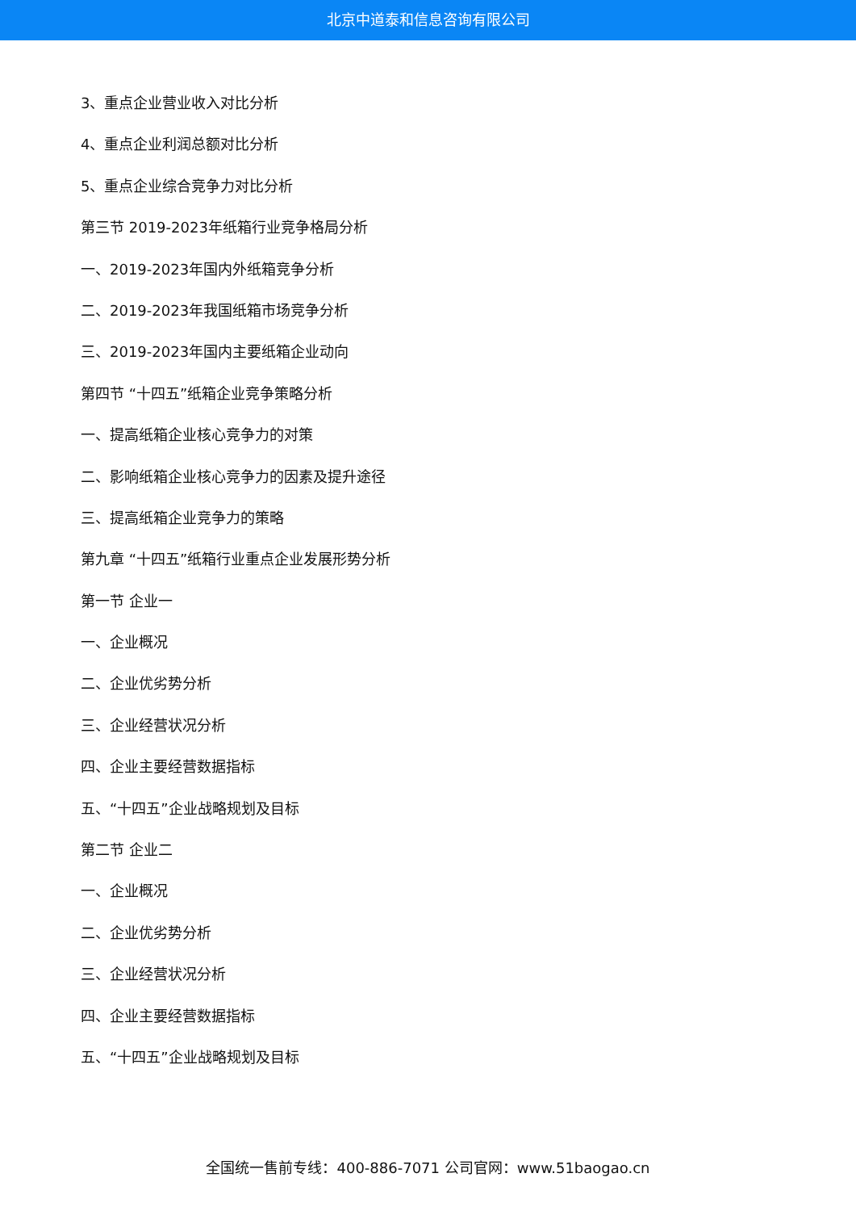北京中道泰和信息咨询有限公司
3、重点企业营业收入对比分析
4、重点企业利润总额对比分析
5、重点企业综合竞争力对比分析
第三节 2019-2023年纸箱行业竞争格局分析
一、2019-2023年国内外纸箱竞争分析
二、2019-2023年我国纸箱市场竞争分析
三、2019-2023年国内主要纸箱企业动向
第四节 “十四五”纸箱企业竞争策略分析
一、提高纸箱企业核心竞争力的对策
二、影响纸箱企业核心竞争力的因素及提升途径
三、提高纸箱企业竞争力的策略
第九章 “十四五”纸箱行业重点企业发展形势分析
第一节 企业一
一、企业概况
二、企业优劣势分析
三、企业经营状况分析
四、企业主要经营数据指标
五、“十四五”企业战略规划及目标
第二节 企业二
一、企业概况
二、企业优劣势分析
三、企业经营状况分析
四、企业主要经营数据指标
五、“十四五”企业战略规划及目标
全国统一售前专线：400-886-7071 公司官网：www.51baogao.cn